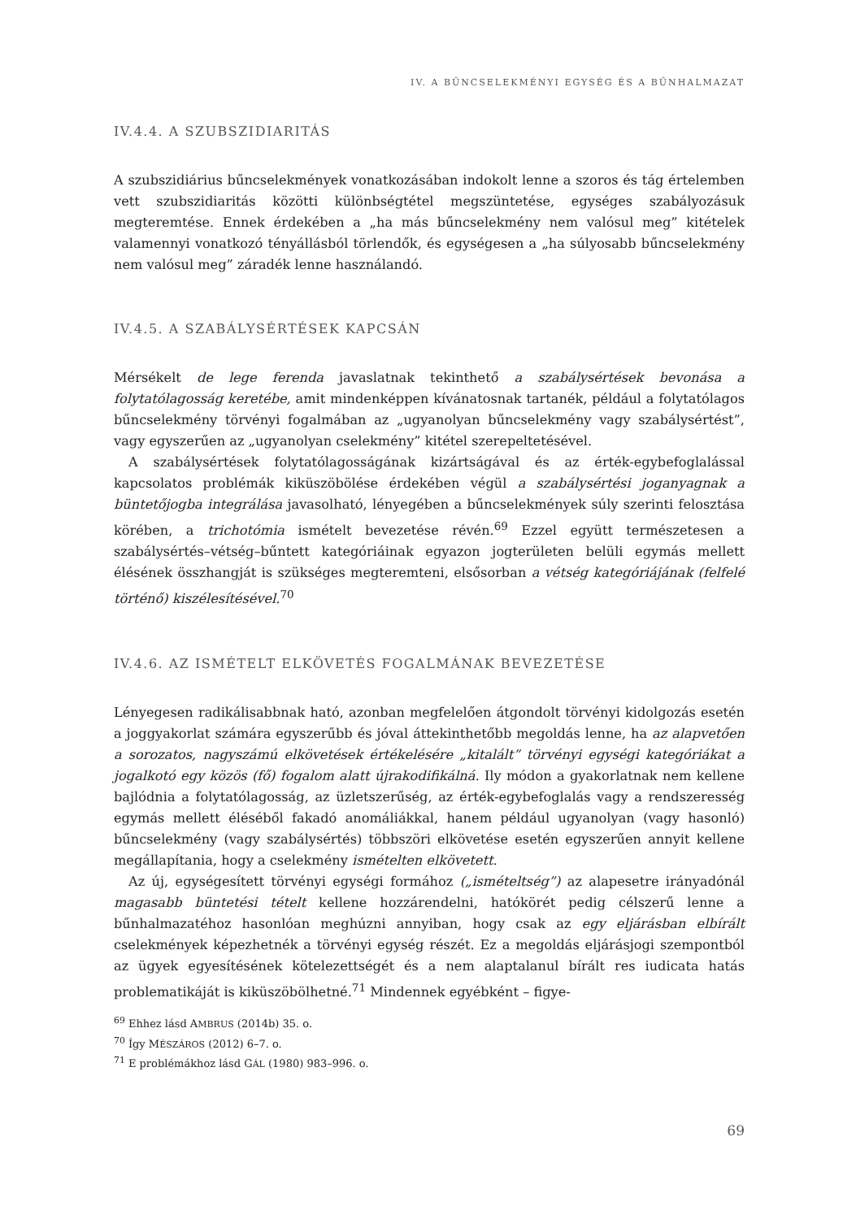IV. A BŰNCSELEKMÉNYI EGYSÉG ÉS A BŰNHALMAZAT
IV.4.4. A SZUBSZIDIARITÁS
A szubszidiárius bűncselekmények vonatkozásában indokolt lenne a szoros és tág értelemben vett szubszidiaritás közötti különbségtétel megszüntetése, egységes szabályozásuk megteremtése. Ennek érdekében a „ha más bűncselekmény nem valósul meg” kitételek valamennyi vonatkozó tényállásból törlendők, és egységesen a „ha súlyosabb bűncselekmény nem valósul meg” záradék lenne használandó.
IV.4.5. A SZABÁLYSÉRTÉSEK KAPCSÁN
Mérsékelt de lege ferenda javaslatnak tekinthető a szabálysértések bevonása a folytatólagosság keretébe, amit mindenképpen kívánatosnak tartanék, például a folytatólagos bűncselekmény törvényi fogalmában az „ugyanolyan bűncselekmény vagy szabálysértést”, vagy egyszerűen az „ugyanolyan cselekmény” kitétel szerepeltetésével.
A szabálysértések folytatólagosságának kizártságával és az érték-egybefoglalással kapcsolatos problémák kiküszöbölése érdekében végül a szabálysértési joganyagnak a büntetőjogba integrálása javasolható, lényegében a bűncselekmények súly szerinti felosztása körében, a trichotómia ismételt bevezetése révén.<sup>69</sup> Ezzel együtt természetesen a szabálysértés–vétség–bűntett kategóriáinak egyazon jogterületen belüli egymás mellett élésének összhangját is szükséges megteremteni, elsősorban a vétség kategóriájának (felfelé történő) kiszélesítésével.<sup>70</sup>
IV.4.6. AZ ISMÉTELT ELKÖVETÉS FOGALMÁNAK BEVEZETÉSE
Lényegesen radikálisabbnak ható, azonban megfelelően átgondolt törvényi kidolgozás esetén a joggyakorlat számára egyszerűbb és jóval áttekinthetőbb megoldás lenne, ha az alapvetően a sorozatos, nagyszámú elkövetések értékelésére „kitalált” törvényi egységi kategóriákat a jogalkotó egy közös (fő) fogalom alatt újrakodifikálná. Ily módon a gyakorlatnak nem kellene bajlódnia a folytatólagosság, az üzletszerűség, az érték-egybefoglalás vagy a rendszeresség egymás mellett éléséből fakadó anomáliákkal, hanem például ugyanolyan (vagy hasonló) bűncselekmény (vagy szabálysértés) többszöri elkövetése esetén egyszerűen annyit kellene megállapítania, hogy a cselekmény ismételten elkövetett.
Az új, egységesített törvényi egységi formához („ismételtség”) az alapesetre irányadónál magasabb büntetési tételt kellene hozzárendelni, hatókörét pedig célszerű lenne a bűnhalmazatéhoz hasonlóan meghúzni annyiban, hogy csak az egy eljárásban elbírált cselekmények képezhetnék a törvényi egység részét. Ez a megoldás eljárásjogi szempontból az ügyek egyesítésének kötelezettségét és a nem alaptalanul bírált res iudicata hatás problematikáját is kiküszöbölhetné.<sup>71</sup> Mindennek egyébként – figye-
<sup>69</sup> Ehhez lásd AMBRUS (2014b) 35. o.
<sup>70</sup> Így MÉSZÁROS (2012) 6–7. o.
<sup>71</sup> E problémákhoz lásd GÁL (1980) 983–996. o.
69